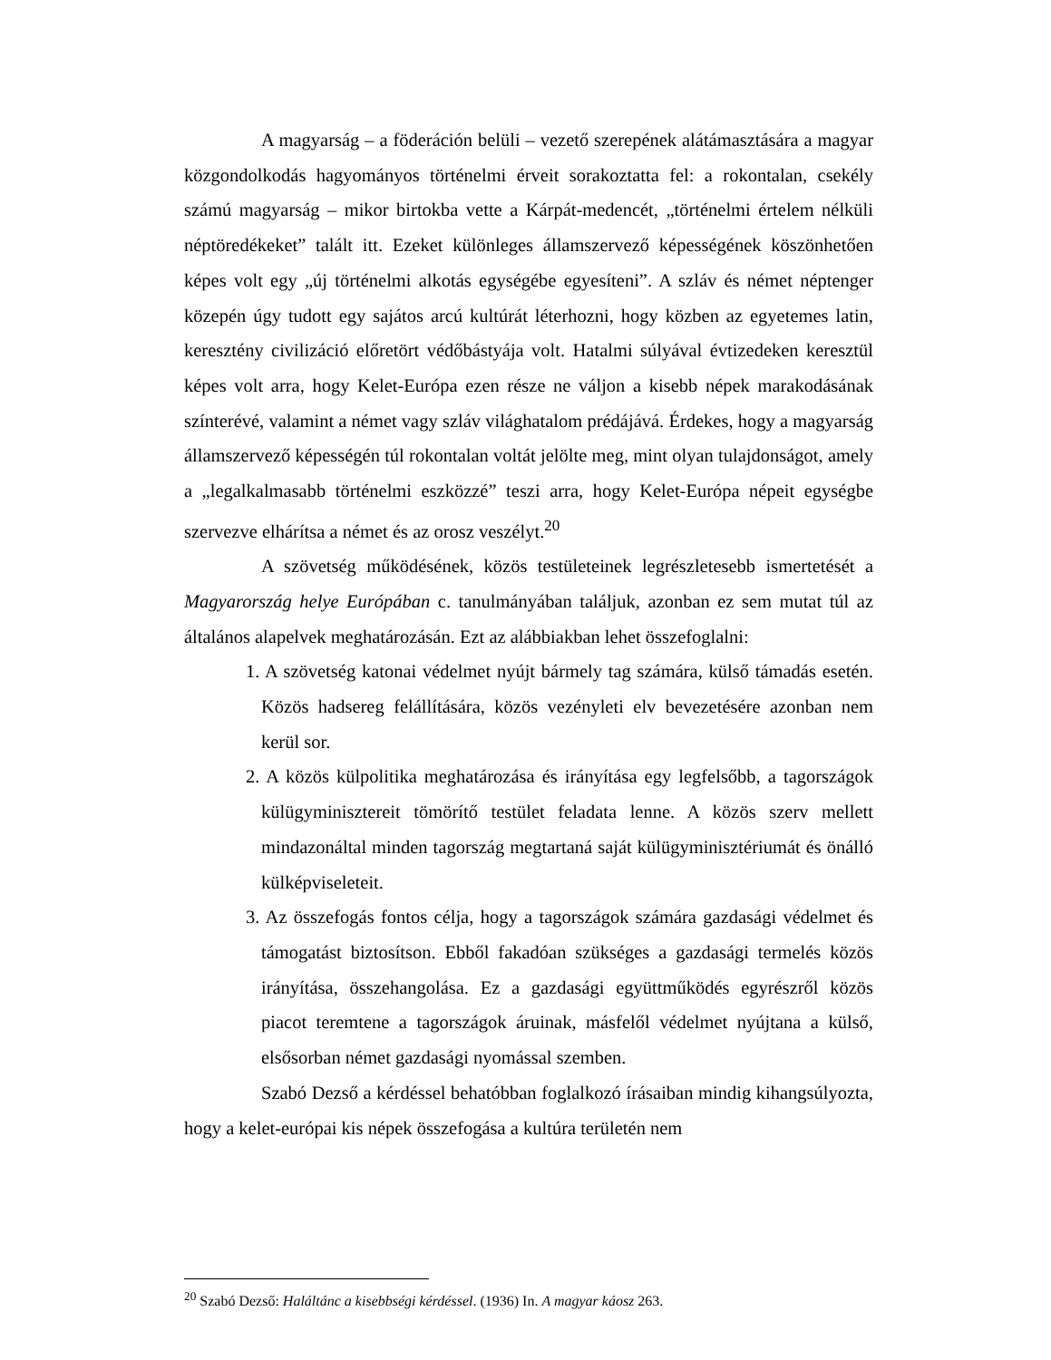A magyarság – a föderáción belüli – vezető szerepének alátámasztására a magyar közgondolkodás hagyományos történelmi érveit sorakoztatta fel: a rokontalan, csekély számú magyarság – mikor birtokba vette a Kárpát-medencét, „történelmi értelem nélküli néptöredékeket” talált itt. Ezeket különleges államszervező képességének köszönhetően képes volt egy „új történelmi alkotás egységébe egyesíteni”. A szláv és német néptenger közepén úgy tudott egy sajátos arcú kultúrát léterhozni, hogy közben az egyetemes latin, keresztény civilizáció előretört védőbástyája volt. Hatalmi súlyával évtizedeken keresztül képes volt arra, hogy Kelet-Európa ezen része ne váljon a kisebb népek marakodásának színterévé, valamint a német vagy szláv világhatalom prédájává. Érdekes, hogy a magyarság államszervező képességén túl rokontalan voltát jelölte meg, mint olyan tulajdonságot, amely a „legalkalmasabb történelmi eszközzé” teszi arra, hogy Kelet-Európa népeit egységbe szervezve elhárítsa a német és az orosz veszélyt.<sup>20</sup>
A szövetség működésének, közös testületeinek legrészletesebb ismertetését a Magyarország helye Európában c. tanulmányában találjuk, azonban ez sem mutat túl az általános alapelvek meghatározásán. Ezt az alábbiakban lehet összefoglalni:
1. A szövetség katonai védelmet nyújt bármely tag számára, külső támadás esetén. Közös hadsereg felállítására, közös vezényleti elv bevezetésére azonban nem kerül sor.
2. A közös külpolitika meghatározása és irányítása egy legfelsőbb, a tagországok külügyminisztereit tömörítő testület feladata lenne. A közös szerv mellett mindazonáltal minden tagország megtartaná saját külügyminisztériumát és önálló külképviseleteit.
3. Az összefogás fontos célja, hogy a tagországok számára gazdasági védelmet és támogatást biztosítson. Ebből fakadóan szükséges a gazdasági termelés közös irányítása, összehangolása. Ez a gazdasági együttműködés egyrészről közös piacot teremtene a tagországok áruinak, másfelől védelmet nyújtana a külső, elsősorban német gazdasági nyomással szemben.
Szabó Dezső a kérdéssel behatóbban foglalkozó írásaiban mindig kihangsúlyozta, hogy a kelet-európai kis népek összefogása a kultúra területén nem
<sup>20</sup> Szabó Dezső: Haláltánc a kisebbségi kérdéssel. (1936) In. A magyar káosz 263.